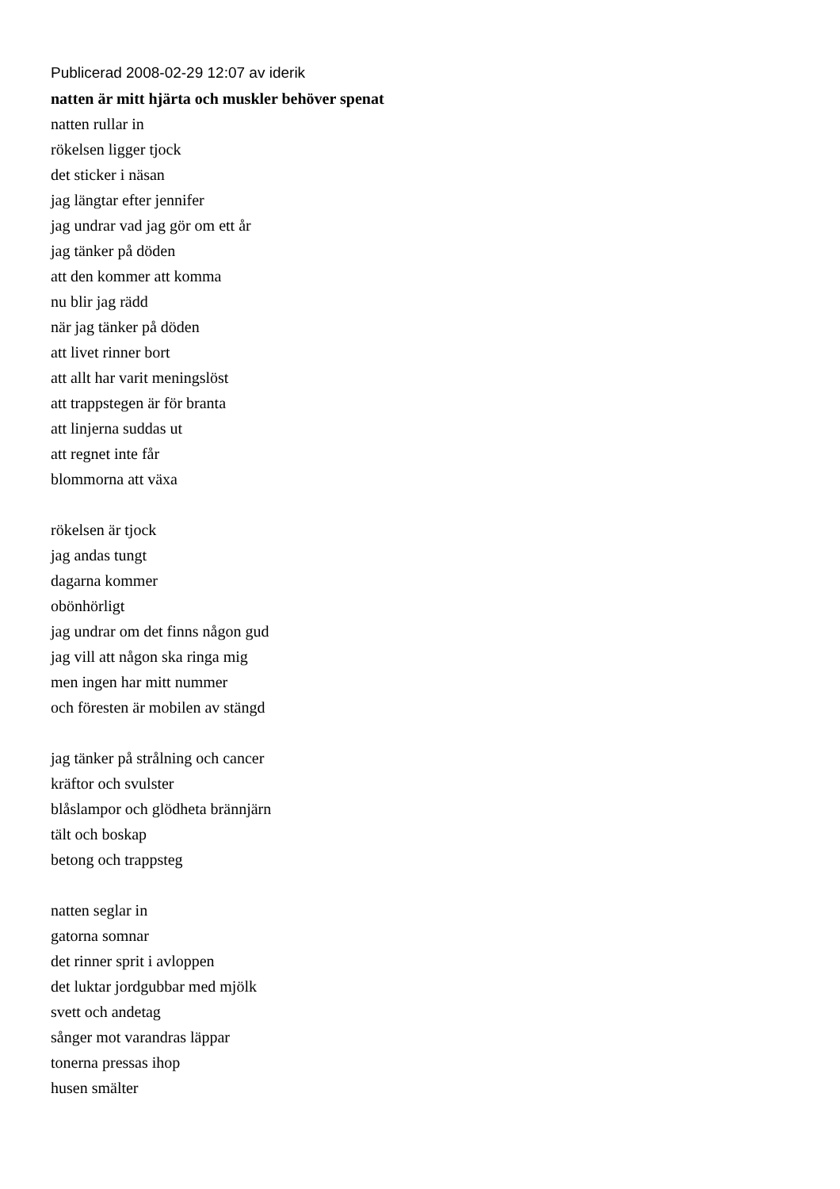Publicerad 2008-02-29 12:07 av iderik
natten är mitt hjärta och muskler behöver spenat
natten rullar in
rökelsen ligger tjock
det sticker i näsan
jag längtar efter jennifer
jag undrar vad jag gör om ett år
jag tänker på döden
att den kommer att komma
nu blir jag rädd
när jag tänker på döden
att livet rinner bort
att allt har varit meningslöst
att trappstegen är för branta
att linjerna suddas ut
att regnet inte får
blommorna att växa
rökelsen är tjock
jag andas tungt
dagarna kommer
obönhörligt
jag undrar om det finns någon gud
jag vill att någon ska ringa mig
men ingen har mitt nummer
och föresten är mobilen av stängd
jag tänker på strålning och cancer
kräftor och svulster
blåslampor och glödheta brännjärn
tält och boskap
betong och trappsteg
natten seglar in
gatorna somnar
det rinner sprit i avloppen
det luktar jordgubbar med mjölk
svett och andetag
sånger mot varandras läppar
tonerna pressas ihop
husen smälter